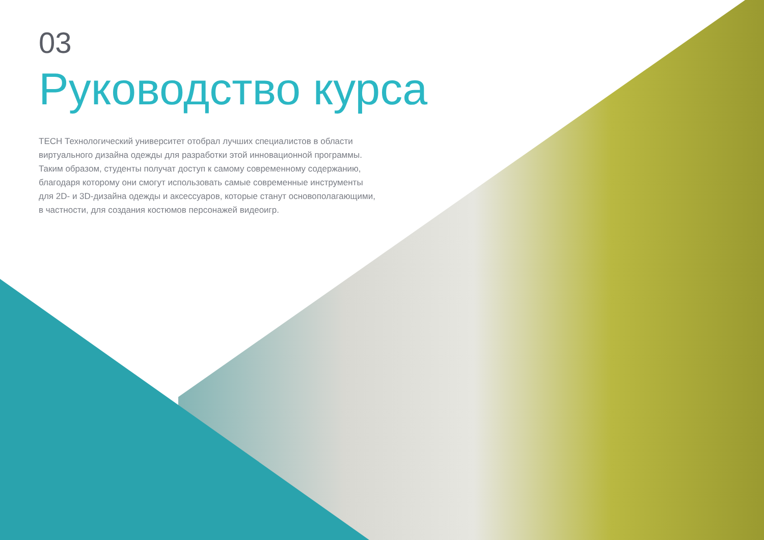03
Руководство курса
TECH Технологический университет отобрал лучших специалистов в области виртуального дизайна одежды для разработки этой инновационной программы. Таким образом, студенты получат доступ к самому современному содержанию, благодаря которому они смогут использовать самые современные инструменты для 2D- и 3D-дизайна одежды и аксессуаров, которые станут основополагающими, в частности, для создания костюмов персонажей видеоигр.